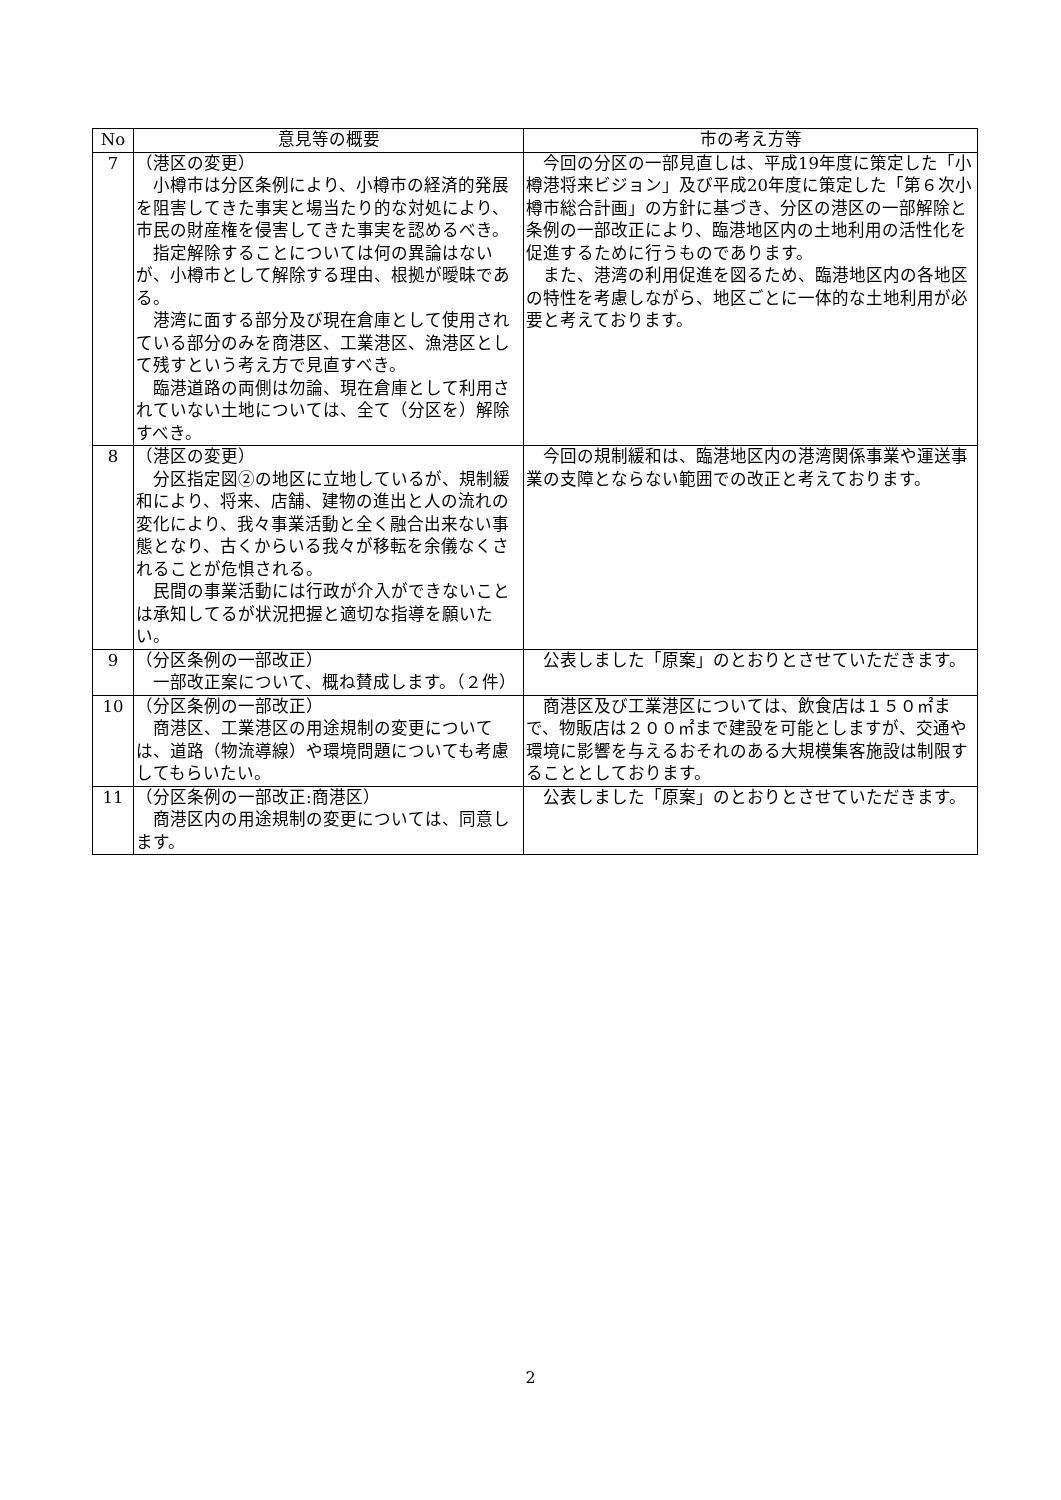| No | 意見等の概要 | 市の考え方等 |
| --- | --- | --- |
| 7 | （港区の変更） 小樽市は分区条例により、小樽市の経済的発展を阻害してきた事実と場当たり的な対処により、市民の財産権を侵害してきた事実を認めるべき。 指定解除することについては何の異論はないが、小樽市として解除する理由、根拠が曖昧である。 港湾に面する部分及び現在倉庫として使用されている部分のみを商港区、工業港区、漁港区として残すという考え方で見直すべき。 臨港道路の両側は勿論、現在倉庫として利用されていない土地については、全て（分区を）解除すべき。 | 今回の分区の一部見直しは、平成19年度に策定した「小樽港将来ビジョン」及び平成20年度に策定した「第６次小樽市総合計画」の方針に基づき、分区の港区の一部解除と条例の一部改正により、臨港地区内の土地利用の活性化を促進するために行うものであります。 また、港湾の利用促進を図るため、臨港地区内の各地区の特性を考慮しながら、地区ごとに一体的な土地利用が必要と考えております。 |
| 8 | （港区の変更） 分区指定図②の地区に立地しているが、規制緩和により、将来、店舗、建物の進出と人の流れの変化により、我々事業活動と全く融合出来ない事態となり、古くからいる我々が移転を余儀なくされることが危惧される。 民間の事業活動には行政が介入ができないことは承知してるが状況把握と適切な指導を願いたい。 | 今回の規制緩和は、臨港地区内の港湾関係事業や運送事業の支障とならない範囲での改正と考えております。 |
| 9 | （分区条例の一部改正） 一部改正案について、概ね賛成します。（２件） | 公表しました「原案」のとおりとさせていただきます。 |
| 10 | （分区条例の一部改正） 商港区、工業港区の用途規制の変更については、道路（物流導線）や環境問題についても考慮してもらいたい。 | 商港区及び工業港区については、飲食店は１５０㎡まで、物販店は２００㎡まで建設を可能としますが、交通や環境に影響を与えるおそれのある大規模集客施設は制限することとしております。 |
| 11 | （分区条例の一部改正:商港区） 商港区内の用途規制の変更については、同意します。 | 公表しました「原案」のとおりとさせていただきます。 |
2